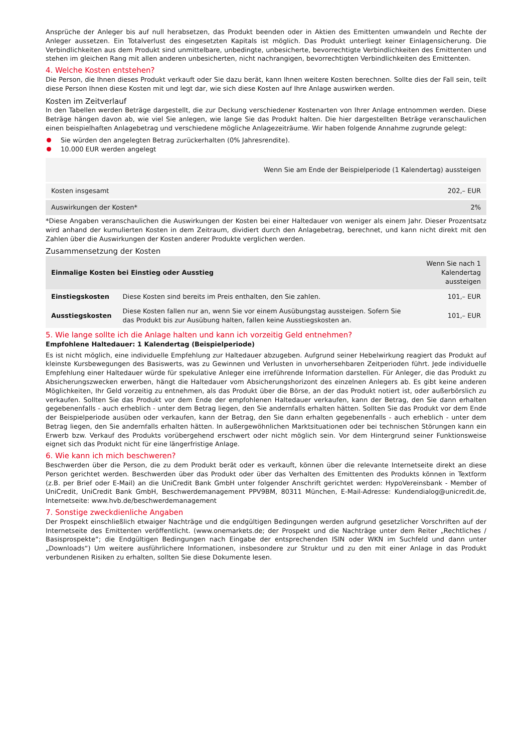Ansprüche der Anleger bis auf null herabsetzen, das Produkt beenden oder in Aktien des Emittenten umwandeln und Rechte der Anleger aussetzen. Ein Totalverlust des eingesetzten Kapitals ist möglich. Das Produkt unterliegt keiner Einlagensicherung. Die Verbindlichkeiten aus dem Produkt sind unmittelbare, unbedingte, unbesicherte, bevorrechtigte Verbindlichkeiten des Emittenten und stehen im gleichen Rang mit allen anderen unbesicherten, nicht nachrangigen, bevorrechtigten Verbindlichkeiten des Emittenten.
4. Welche Kosten entstehen?
Die Person, die Ihnen dieses Produkt verkauft oder Sie dazu berät, kann Ihnen weitere Kosten berechnen. Sollte dies der Fall sein, teilt diese Person Ihnen diese Kosten mit und legt dar, wie sich diese Kosten auf Ihre Anlage auswirken werden.
Kosten im Zeitverlauf
In den Tabellen werden Beträge dargestellt, die zur Deckung verschiedener Kostenarten von Ihrer Anlage entnommen werden. Diese Beträge hängen davon ab, wie viel Sie anlegen, wie lange Sie das Produkt halten. Die hier dargestellten Beträge veranschaulichen einen beispielhaften Anlagebetrag und verschiedene mögliche Anlagezeiträume. Wir haben folgende Annahme zugrunde gelegt:
Sie würden den angelegten Betrag zurückerhalten (0% Jahresrendite).
10.000 EUR werden angelegt
| | Wenn Sie am Ende der Beispielperiode (1 Kalendertag) aussteigen |
| --- | --- |
| Kosten insgesamt | 202,– EUR |
| Auswirkungen der Kosten* | 2% |
*Diese Angaben veranschaulichen die Auswirkungen der Kosten bei einer Haltedauer von weniger als einem Jahr. Dieser Prozentsatz wird anhand der kumulierten Kosten in dem Zeitraum, dividiert durch den Anlagebetrag, berechnet, und kann nicht direkt mit den Zahlen über die Auswirkungen der Kosten anderer Produkte verglichen werden.
Zusammensetzung der Kosten
| Einmalige Kosten bei Einstieg oder Ausstieg | | Wenn Sie nach 1 Kalendertag aussteigen |
| --- | --- | --- |
| Einstiegskosten | Diese Kosten sind bereits im Preis enthalten, den Sie zahlen. | 101,– EUR |
| Ausstiegskosten | Diese Kosten fallen nur an, wenn Sie vor einem Ausübungstag aussteigen. Sofern Sie das Produkt bis zur Ausübung halten, fallen keine Ausstiegskosten an. | 101,– EUR |
5. Wie lange sollte ich die Anlage halten und kann ich vorzeitig Geld entnehmen?
Empfohlene Haltedauer: 1 Kalendertag (Beispielperiode)
Es ist nicht möglich, eine individuelle Empfehlung zur Haltedauer abzugeben. Aufgrund seiner Hebelwirkung reagiert das Produkt auf kleinste Kursbewegungen des Basiswerts, was zu Gewinnen und Verlusten in unvorhersehbaren Zeitperioden führt. Jede individuelle Empfehlung einer Haltedauer würde für spekulative Anleger eine irreführende Information darstellen. Für Anleger, die das Produkt zu Absicherungszwecken erwerben, hängt die Haltedauer vom Absicherungshorizont des einzelnen Anlegers ab. Es gibt keine anderen Möglichkeiten, Ihr Geld vorzeitig zu entnehmen, als das Produkt über die Börse, an der das Produkt notiert ist, oder außerbörslich zu verkaufen. Sollten Sie das Produkt vor dem Ende der empfohlenen Haltedauer verkaufen, kann der Betrag, den Sie dann erhalten gegebenenfalls - auch erheblich - unter dem Betrag liegen, den Sie andernfalls erhalten hätten. Sollten Sie das Produkt vor dem Ende der Beispielperiode ausüben oder verkaufen, kann der Betrag, den Sie dann erhalten gegebenenfalls - auch erheblich - unter dem Betrag liegen, den Sie andernfalls erhalten hätten. In außergewöhnlichen Marktsituationen oder bei technischen Störungen kann ein Erwerb bzw. Verkauf des Produkts vorübergehend erschwert oder nicht möglich sein. Vor dem Hintergrund seiner Funktionsweise eignet sich das Produkt nicht für eine längerfristige Anlage.
6. Wie kann ich mich beschweren?
Beschwerden über die Person, die zu dem Produkt berät oder es verkauft, können über die relevante Internetseite direkt an diese Person gerichtet werden. Beschwerden über das Produkt oder über das Verhalten des Emittenten des Produkts können in Textform (z.B. per Brief oder E-Mail) an die UniCredit Bank GmbH unter folgender Anschrift gerichtet werden: HypoVereinsbank - Member of UniCredit, UniCredit Bank GmbH, Beschwerdemanagement PPV9BM, 80311 München, E-Mail-Adresse: Kundendialog@unicredit.de, Internetseite: www.hvb.de/beschwerdemanagement
7. Sonstige zweckdienliche Angaben
Der Prospekt einschließlich etwaiger Nachträge und die endgültigen Bedingungen werden aufgrund gesetzlicher Vorschriften auf der Internetseite des Emittenten veröffentlicht. (www.onemarkets.de; der Prospekt und die Nachträge unter dem Reiter „Rechtliches / Basisprospekte“; die Endgültigen Bedingungen nach Eingabe der entsprechenden ISIN oder WKN im Suchfeld und dann unter „Downloads“) Um weitere ausführlichere Informationen, insbesondere zur Struktur und zu den mit einer Anlage in das Produkt verbundenen Risiken zu erhalten, sollten Sie diese Dokumente lesen.